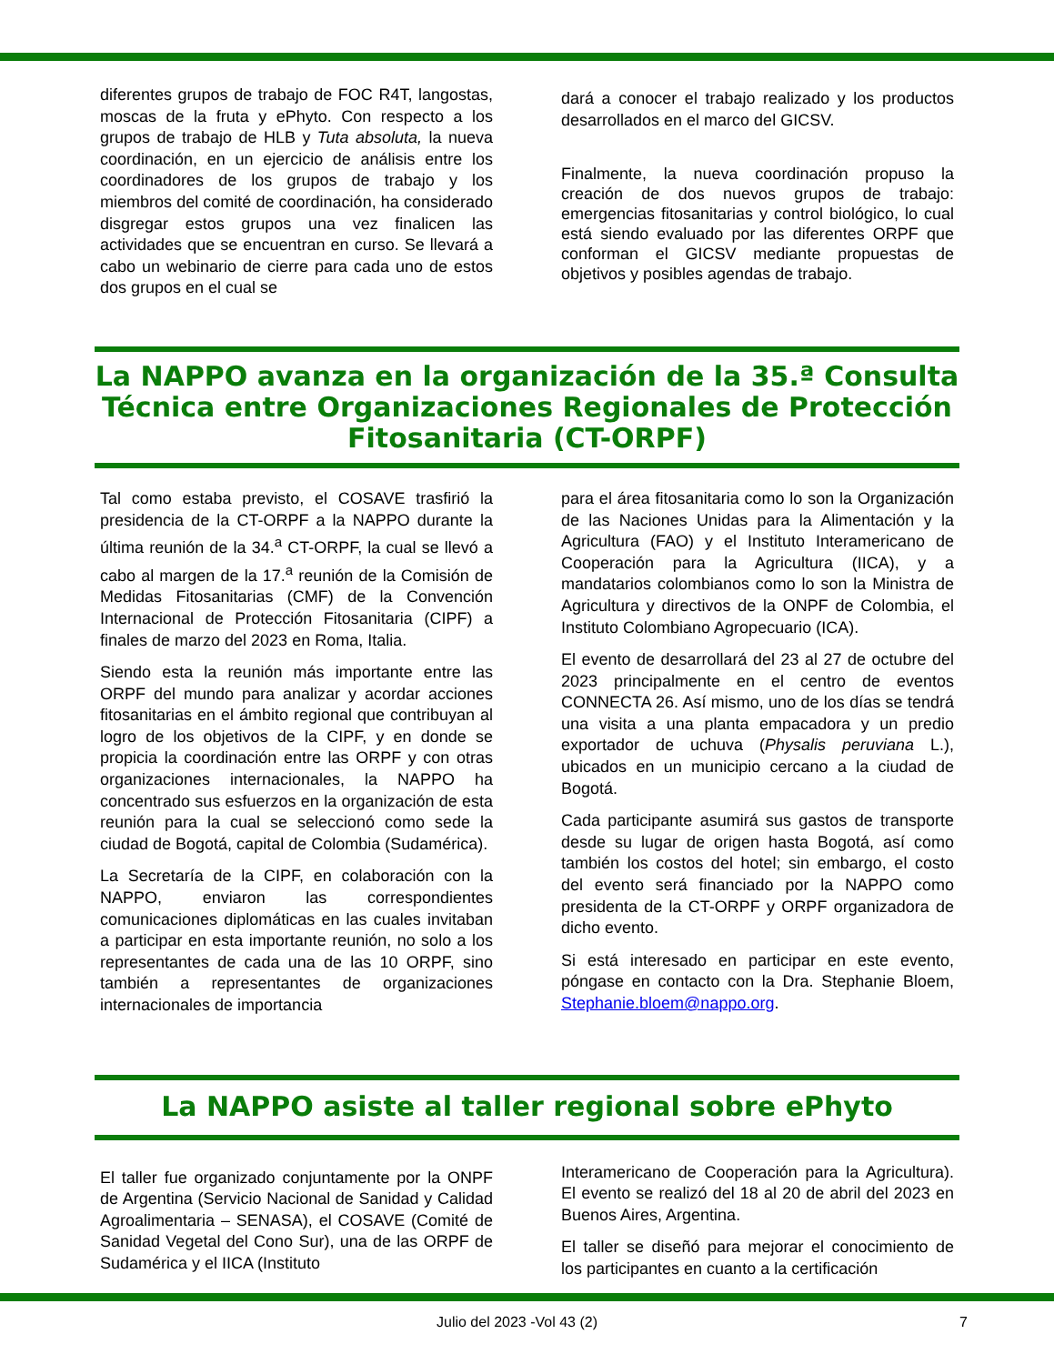diferentes grupos de trabajo de FOC R4T, langostas, moscas de la fruta y ePhyto. Con respecto a los grupos de trabajo de HLB y Tuta absoluta, la nueva coordinación, en un ejercicio de análisis entre los coordinadores de los grupos de trabajo y los miembros del comité de coordinación, ha considerado disgregar estos grupos una vez finalicen las actividades que se encuentran en curso. Se llevará a cabo un webinario de cierre para cada uno de estos dos grupos en el cual se
dará a conocer el trabajo realizado y los productos desarrollados en el marco del GICSV.
Finalmente, la nueva coordinación propuso la creación de dos nuevos grupos de trabajo: emergencias fitosanitarias y control biológico, lo cual está siendo evaluado por las diferentes ORPF que conforman el GICSV mediante propuestas de objetivos y posibles agendas de trabajo.
La NAPPO avanza en la organización de la 35.ª Consulta Técnica entre Organizaciones Regionales de Protección Fitosanitaria (CT-ORPF)
Tal como estaba previsto, el COSAVE trasfirió la presidencia de la CT-ORPF a la NAPPO durante la última reunión de la 34.<sup>a</sup> CT-ORPF, la cual se llevó a cabo al margen de la 17.<sup>a</sup> reunión de la Comisión de Medidas Fitosanitarias (CMF) de la Convención Internacional de Protección Fitosanitaria (CIPF) a finales de marzo del 2023 en Roma, Italia.
Siendo esta la reunión más importante entre las ORPF del mundo para analizar y acordar acciones fitosanitarias en el ámbito regional que contribuyan al logro de los objetivos de la CIPF, y en donde se propicia la coordinación entre las ORPF y con otras organizaciones internacionales, la NAPPO ha concentrado sus esfuerzos en la organización de esta reunión para la cual se seleccionó como sede la ciudad de Bogotá, capital de Colombia (Sudamérica).
La Secretaría de la CIPF, en colaboración con la NAPPO, enviaron las correspondientes comunicaciones diplomáticas en las cuales invitaban a participar en esta importante reunión, no solo a los representantes de cada una de las 10 ORPF, sino también a representantes de organizaciones internacionales de importancia
para el área fitosanitaria como lo son la Organización de las Naciones Unidas para la Alimentación y la Agricultura (FAO) y el Instituto Interamericano de Cooperación para la Agricultura (IICA), y a mandatarios colombianos como lo son la Ministra de Agricultura y directivos de la ONPF de Colombia, el Instituto Colombiano Agropecuario (ICA).
El evento de desarrollará del 23 al 27 de octubre del 2023 principalmente en el centro de eventos CONNECTA 26. Así mismo, uno de los días se tendrá una visita a una planta empacadora y un predio exportador de uchuva (Physalis peruviana L.), ubicados en un municipio cercano a la ciudad de Bogotá.
Cada participante asumirá sus gastos de transporte desde su lugar de origen hasta Bogotá, así como también los costos del hotel; sin embargo, el costo del evento será financiado por la NAPPO como presidenta de la CT-ORPF y ORPF organizadora de dicho evento.
Si está interesado en participar en este evento, póngase en contacto con la Dra. Stephanie Bloem, Stephanie.bloem@nappo.org.
La NAPPO asiste al taller regional sobre ePhyto
El taller fue organizado conjuntamente por la ONPF de Argentina (Servicio Nacional de Sanidad y Calidad Agroalimentaria – SENASA), el COSAVE (Comité de Sanidad Vegetal del Cono Sur), una de las ORPF de Sudamérica y el IICA (Instituto
Interamericano de Cooperación para la Agricultura). El evento se realizó del 18 al 20 de abril del 2023 en Buenos Aires, Argentina.
El taller se diseñó para mejorar el conocimiento de los participantes en cuanto a la certificación
Julio del 2023 -Vol 43 (2) 7